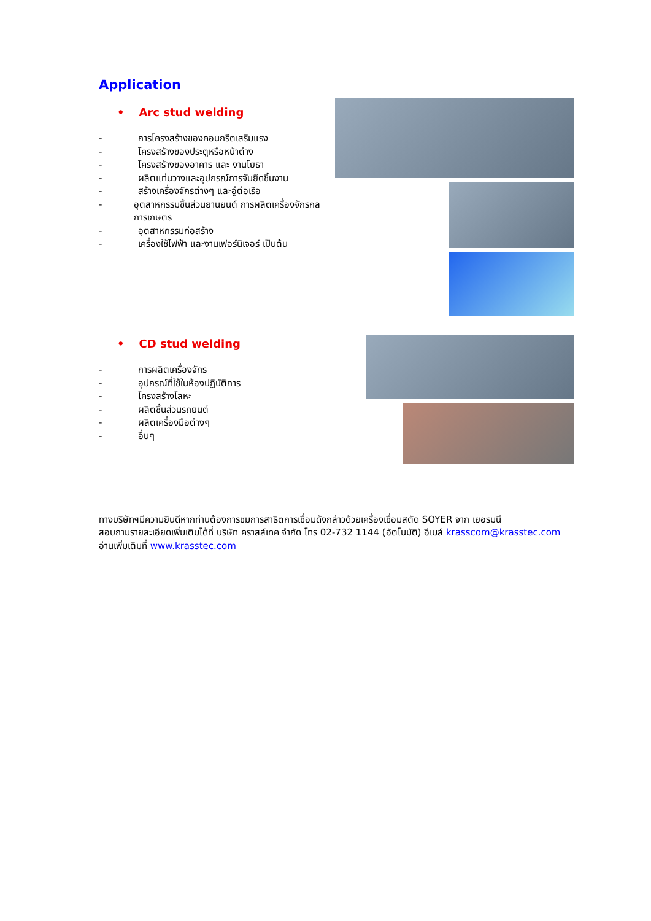Application
• Arc stud welding
- การโครงสร้างของคอนกรีตเสริมแรง
- โครงสร้างของประตูหรือหน้าต่าง
- โครงสร้างของอาคาร และ งานโยธา
- ผลิตแท่นวางและอุปกรณ์การจับยึดชิ้นงาน
- สร้างเครื่องจักรต่างๆ และอู่ต่อเรือ
- อุตสาหกรรมชิ้นส่วนยานยนต์ การผลิตเครื่องจักรกลการเกษตร
- อุตสาหกรรมก่อสร้าง
- เครื่องใช้ไฟฟ้า และงานเฟอร์นิเจอร์ เป็นต้น
• CD stud welding
- การผลิตเครื่องจักร
- อุปกรณ์ที่ใช้ในห้องปฏิบัติการ
- โครงสร้างโลหะ
- ผลิตชิ้นส่วนรถยนต์
- ผลิตเครื่องมือต่างๆ
- อื่นๆ
ทางบริษัทฯมีความยินดีหากท่านต้องการชมการสาธิตการเชื่อมดังกล่าวด้วยเครื่องเชื่อมสตัด SOYER จาก เยอรมนี
สอบถามรายละเอียดเพิ่มเติมได้ที่ บริษัท คราสส์เทค จำกัด โทร 02-732 1144 (อัตโนมัติ) อีเมล์ krasscom@krasstec.com อ่านเพิ่มเติมที่ www.krasstec.com